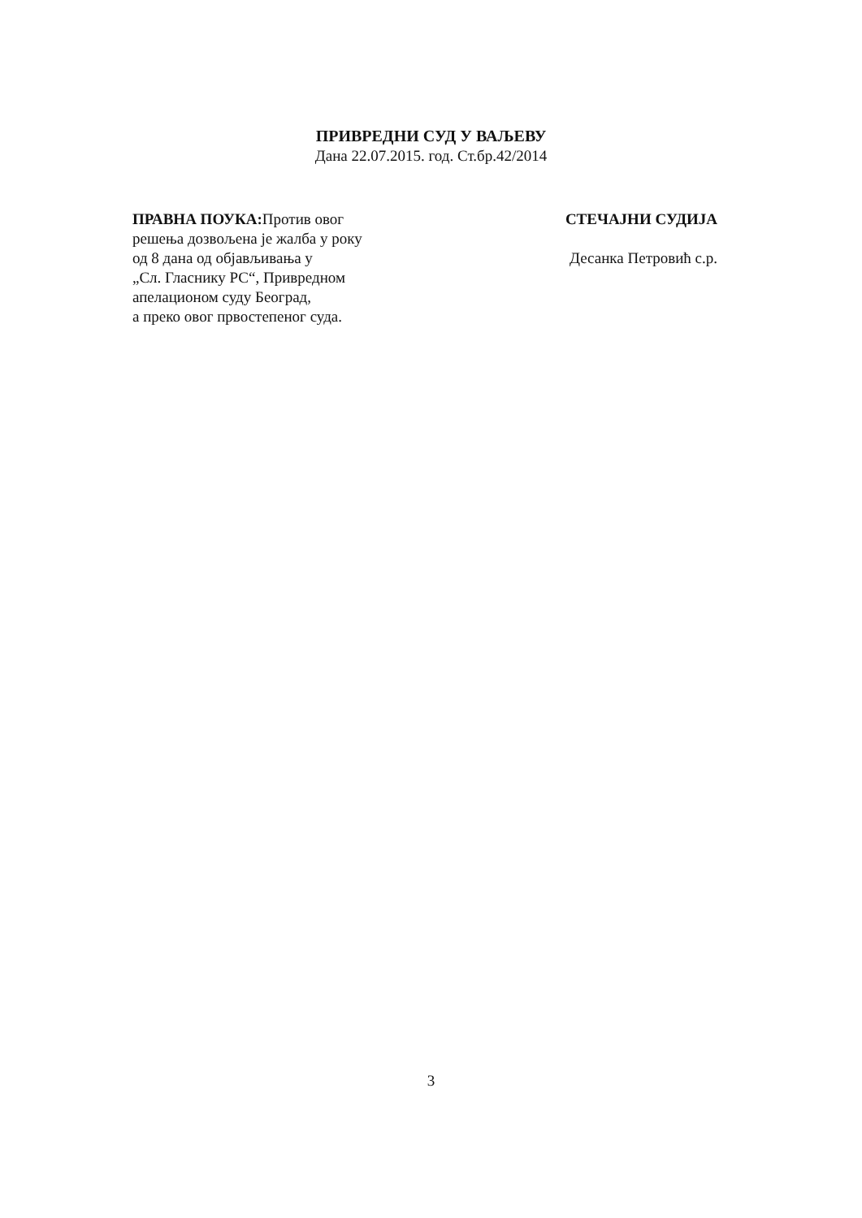ПРИВРЕДНИ СУД У ВАЉЕВУ
Дана 22.07.2015. год. Ст.бр.42/2014
ПРАВНА ПОУКА: Против овог
решења дозвољена је жалба у року
од 8 дана од објављивања у
„Сл. Гласнику РС“, Привредном
апелационом суду Београд,
а преко овог првостепеног суда.
СТЕЧАЈНИ СУДИЈА
Десанка Петровић с.р.
3